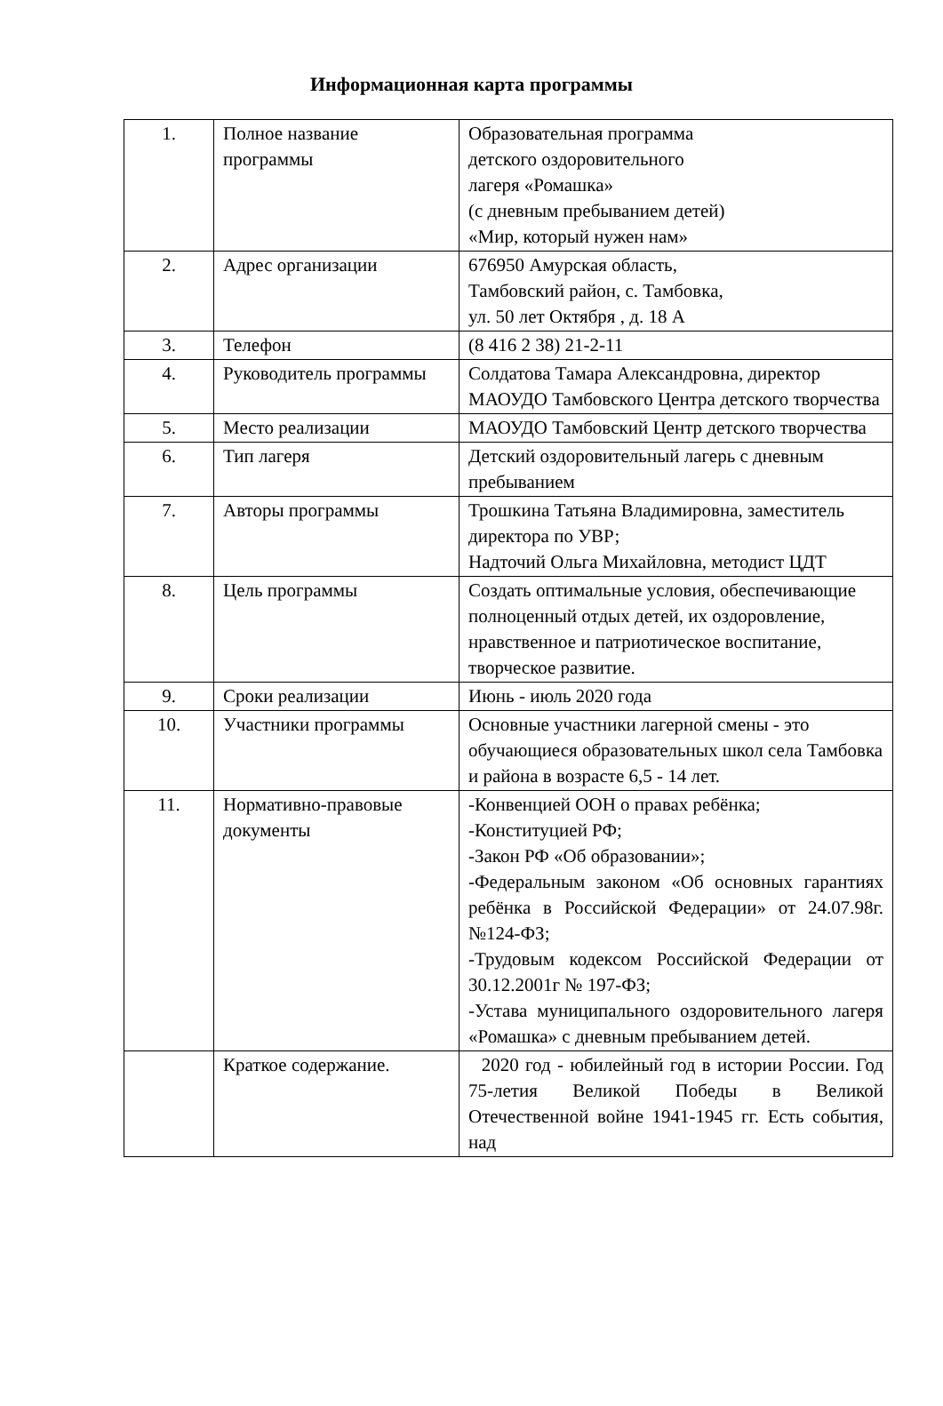Информационная карта программы
| 1. | Полное название программы | Образовательная программа детского оздоровительного лагеря «Ромашка» (с дневным пребыванием детей) «Мир, который нужен нам» |
| 2. | Адрес организации | 676950 Амурская область, Тамбовский район, с. Тамбовка, ул. 50 лет Октября , д. 18 А |
| 3. | Телефон | (8 416 2 38) 21-2-11 |
| 4. | Руководитель программы | Солдатова Тамара Александровна, директор МАОУДО Тамбовского Центра детского творчества |
| 5. | Место реализации | МАОУДО Тамбовский Центр детского творчества |
| 6. | Тип лагеря | Детский оздоровительный лагерь с дневным пребыванием |
| 7. | Авторы программы | Трошкина Татьяна Владимировна, заместитель директора по УВР; Надточий Ольга Михайловна, методист ЦДТ |
| 8. | Цель программы | Создать оптимальные условия, обеспечивающие полноценный отдых детей, их оздоровление, нравственное и патриотическое воспитание, творческое развитие. |
| 9. | Сроки реализации | Июнь - июль 2020 года |
| 10. | Участники программы | Основные участники лагерной смены - это обучающиеся образовательных школ села Тамбовка и района в возрасте 6,5 - 14 лет. |
| 11. | Нормативно-правовые документы | -Конвенцией ООН о правах ребёнка; -Конституцией РФ; -Закон РФ «Об образовании»; -Федеральным законом «Об основных гарантиях ребёнка в Российской Федерации» от 24.07.98г. №124-ФЗ; -Трудовым кодексом Российской Федерации от 30.12.2001г № 197-ФЗ; -Устава муниципального оздоровительного лагеря «Ромашка» с дневным пребыванием детей. |
| | Краткое содержание. | 2020 год - юбилейный год в истории России. Год 75-летия Великой Победы в Великой Отечественной войне 1941-1945 гг. Есть события, над |